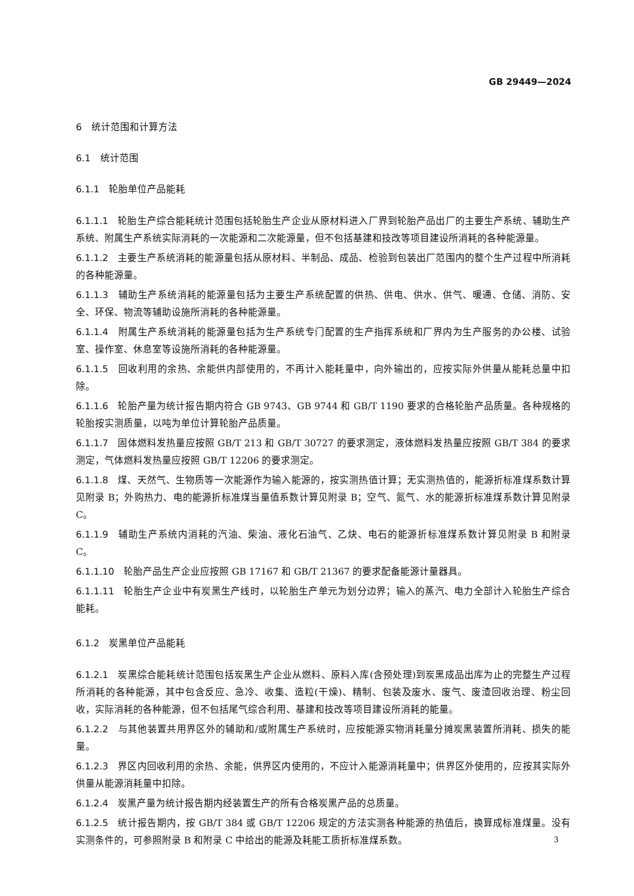GB 29449—2024
6　统计范围和计算方法
6.1　统计范围
6.1.1　轮胎单位产品能耗
6.1.1.1 轮胎生产综合能耗统计范围包括轮胎生产企业从原材料进入厂界到轮胎产品出厂的主要生产系统、辅助生产系统、附属生产系统实际消耗的一次能源和二次能源量，但不包括基建和技改等项目建设所消耗的各种能源量。
6.1.1.2 主要生产系统消耗的能源量包括从原材料、半制品、成品、检验到包装出厂范围内的整个生产过程中所消耗的各种能源量。
6.1.1.3 辅助生产系统消耗的能源量包括为主要生产系统配置的供热、供电、供水、供气、暖通、仓储、消防、安全、环保、物流等辅助设施所消耗的各种能源量。
6.1.1.4 附属生产系统消耗的能源量包括为生产系统专门配置的生产指挥系统和厂界内为生产服务的办公楼、试验室、操作室、休息室等设施所消耗的各种能源量。
6.1.1.5 回收利用的余热、余能供内部使用的，不再计入能耗量中，向外输出的，应按实际外供量从能耗总量中扣除。
6.1.1.6 轮胎产量为统计报告期内符合 GB 9743、GB 9744 和 GB/T 1190 要求的合格轮胎产品质量。各种规格的轮胎按实测质量，以吨为单位计算轮胎产品质量。
6.1.1.7 固体燃料发热量应按照 GB/T 213 和 GB/T 30727 的要求测定，液体燃料发热量应按照 GB/T 384 的要求测定，气体燃料发热量应按照 GB/T 12206 的要求测定。
6.1.1.8 煤、天然气、生物质等一次能源作为输入能源的，按实测热值计算；无实测热值的，能源折标准煤系数计算见附录 B；外购热力、电的能源折标准煤当量值系数计算见附录 B；空气、氮气、水的能源折标准煤系数计算见附录 C。
6.1.1.9 辅助生产系统内消耗的汽油、柴油、液化石油气、乙炔、电石的能源折标准煤系数计算见附录 B 和附录 C。
6.1.1.10 轮胎产品生产企业应按照 GB 17167 和 GB/T 21367 的要求配备能源计量器具。
6.1.1.11 轮胎生产企业中有炭黑生产线时，以轮胎生产单元为划分边界；输入的蒸汽、电力全部计入轮胎生产综合能耗。
6.1.2　炭黑单位产品能耗
6.1.2.1 炭黑综合能耗统计范围包括炭黑生产企业从燃料、原料入库(含预处理)到炭黑成品出库为止的完整生产过程所消耗的各种能源，其中包含反应、急冷、收集、造粒(干燥)、精制、包装及废水、废气、废渣回收治理、粉尘回收，实际消耗的各种能源，但不包括尾气综合利用、基建和技改等项目建设所消耗的能量。
6.1.2.2 与其他装置共用界区外的辅助和/或附属生产系统时，应按能源实物消耗量分摊炭黑装置所消耗、损失的能量。
6.1.2.3 界区内回收利用的余热、余能，供界区内使用的，不应计入能源消耗量中；供界区外使用的，应按其实际外供量从能源消耗量中扣除。
6.1.2.4 炭黑产量为统计报告期内经装置生产的所有合格炭黑产品的总质量。
6.1.2.5 统计报告期内，按 GB/T 384 或 GB/T 12206 规定的方法实测各种能源的热值后，换算成标准煤量。没有实测条件的，可参照附录 B 和附录 C 中给出的能源及耗能工质折标准煤系数。
3